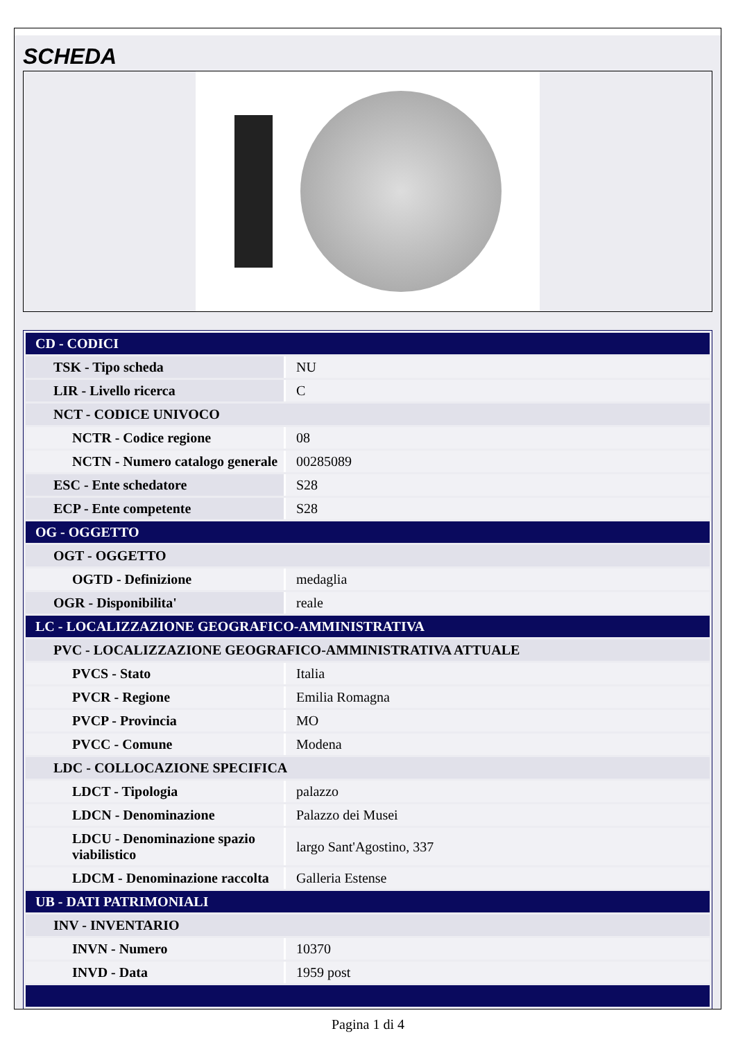SCHEDA
| CD - CODICI | |
| TSK - Tipo scheda | NU |
| LIR - Livello ricerca | C |
| NCT - CODICE UNIVOCO | |
| NCTR - Codice regione | 08 |
| NCTN - Numero catalogo generale | 00285089 |
| ESC - Ente schedatore | S28 |
| ECP - Ente competente | S28 |
| OG - OGGETTO | |
| OGT - OGGETTO | |
| OGTD - Definizione | medaglia |
| OGR - Disponibilita' | reale |
| LC - LOCALIZZAZIONE GEOGRAFICO-AMMINISTRATIVA | |
| PVC - LOCALIZZAZIONE GEOGRAFICO-AMMINISTRATIVA ATTUALE | |
| PVCS - Stato | Italia |
| PVCR - Regione | Emilia Romagna |
| PVCP - Provincia | MO |
| PVCC - Comune | Modena |
| LDC - COLLOCAZIONE SPECIFICA | |
| LDCT - Tipologia | palazzo |
| LDCN - Denominazione | Palazzo dei Musei |
| LDCU - Denominazione spazio viabilistico | largo Sant'Agostino, 337 |
| LDCM - Denominazione raccolta | Galleria Estense |
| UB - DATI PATRIMONIALI | |
| INV - INVENTARIO | |
| INVN - Numero | 10370 |
| INVD - Data | 1959 post |
Pagina 1 di 4